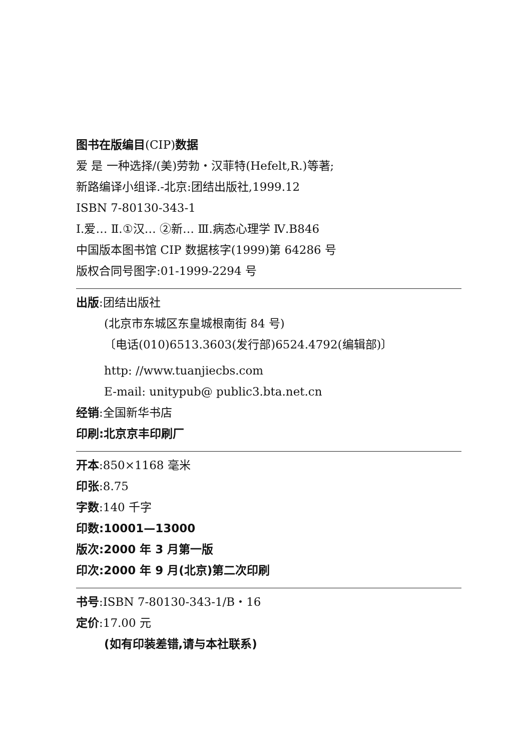图书在版编目(CIP)数据
爱 是 一种选择/(美)劳勃・汉菲特(Hefelt,R.)等著;
新路编译小组译.-北京:团结出版社,1999.12
ISBN 7-80130-343-1
Ⅰ.爱… Ⅱ.①汉… ②新… Ⅲ.病态心理学 Ⅳ.B846
中国版本图书馆 CIP 数据核字(1999)第 64286 号
版权合同号图字:01-1999-2294 号
出版:团结出版社
(北京市东城区东皇城根南街 84 号)
〔电话(010)6513.3603(发行部)6524.4792(编辑部)〕
http: //www.tuanjiecbs.com
E-mail: unitypub@ public3.bta.net.cn
经销:全国新华书店
印刷:北京京丰印刷厂
开本:850×1168 毫米
印张:8.75
字数:140 千字
印数:10001—13000
版次:2000 年 3 月第一版
印次:2000 年 9 月(北京)第二次印刷
书号:ISBN 7-80130-343-1/B・16
定价:17.00 元
(如有印装差错,请与本社联系)